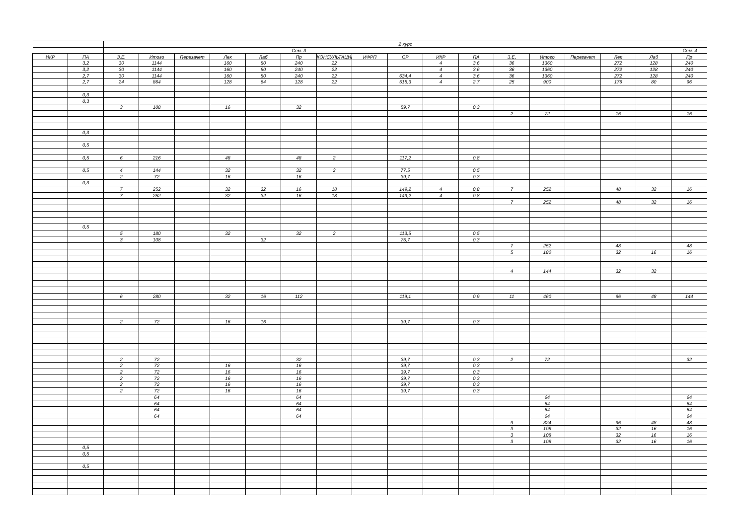| | | 2 курс | | | | | | | | | | | | | | | | |
| | | Сем. 3 | | | | | | | | | | | Сем. 4 | | | | | |
| ИКР | ПА | З.Е. | Итого | Перезачет | Лек | Лаб | Пр | КОНСУЛЬТАЦИИ | ИФРП | СР | ИКР | ПА | З.Е. | Итого | Перезачет | Лек | Лаб | Пр |
| | 3,2 | 30 | 1144 | | 160 | 80 | 240 | 22 | | | 4 | 3,6 | 36 | 1360 | | 272 | 128 | 240 |
| | 3,2 | 30 | 1144 | | 160 | 80 | 240 | 22 | | | 4 | 3,6 | 36 | 1360 | | 272 | 128 | 240 |
| | 2,7 | 30 | 1144 | | 160 | 80 | 240 | 22 | | 634,4 | 4 | 3,6 | 36 | 1360 | | 272 | 128 | 240 |
| | 2,7 | 24 | 864 | | 128 | 64 | 128 | 22 | | 515,3 | 4 | 2,7 | 25 | 900 | | 176 | 80 | 96 |
| | 0,3 | | | | | | | | | | | | | | | | | |
| | 0,3 | | | | | | | | | | | | | | | | | |
| | | 3 | 108 | | 16 | | 32 | | | 59,7 | | 0,3 | | | | | | |
| | | | | | | | | | | | | | 2 | 72 | | 16 | | 16 |
| | 0,3 | | | | | | | | | | | | | | | | | |
| | 0,5 | | | | | | | | | | | | | | | | | |
| | 0,5 | 6 | 216 | | 48 | | 48 | 2 | | 117,2 | | 0,8 | | | | | | |
| | 0,5 | 4 | 144 | | 32 | | 32 | 2 | | 77,5 | | 0,5 | | | | | | |
| | | 2 | 72 | | 16 | | 16 | | | 39,7 | | 0,3 | | | | | | |
| | 0,3 | | | | | | | | | | | | | | | | | |
| | | 7 | 252 | | 32 | 32 | 16 | 18 | | 149,2 | 4 | 0,8 | 7 | 252 | | 48 | 32 | 16 |
| | | 7 | 252 | | 32 | 32 | 16 | 18 | | 149,2 | 4 | 0,8 | | | | | | |
| | | | | | | | | | | | | | 7 | 252 | | 48 | 32 | 16 |
| | 0,5 | | | | | | | | | | | | | | | | | |
| | | 5 | 180 | | 32 | | 32 | 2 | | 113,5 | | 0,5 | | | | | | |
| | | 3 | 108 | | | 32 | | | | 75,7 | | 0,3 | | | | | | |
| | | | | | | | | | | | | | 7 | 252 | | 48 | | 48 |
| | | | | | | | | | | | | | 5 | 180 | | 32 | 16 | 16 |
| | | | | | | | | | | | | | 4 | 144 | | 32 | 32 | |
| | | 6 | 280 | | 32 | 16 | 112 | | | 119,1 | | 0,9 | 11 | 460 | | 96 | 48 | 144 |
| | | 2 | 72 | | 16 | 16 | | | | 39,7 | | 0,3 | | | | | | |
| | | 2 | 72 | | | | 32 | | | 39,7 | | 0,3 | 2 | 72 | | | | 32 |
| | | 2 | 72 | | 16 | | 16 | | | 39,7 | | 0,3 | | | | | | |
| | | 2 | 72 | | 16 | | 16 | | | 39,7 | | 0,3 | | | | | | |
| | | 2 | 72 | | 16 | | 16 | | | 39,7 | | 0,3 | | | | | | |
| | | 2 | 72 | | 16 | | 16 | | | 39,7 | | 0,3 | | | | | | |
| | | 2 | 72 | | 16 | | 16 | | | 39,7 | | 0,3 | | | | | | |
| | | | 64 | | | | 64 | | | | | | | 64 | | | | 64 |
| | | | 64 | | | | 64 | | | | | | | 64 | | | | 64 |
| | | | 64 | | | | 64 | | | | | | | 64 | | | | 64 |
| | | | 64 | | | | 64 | | | | | | | 64 | | | | 64 |
| | | | | | | | | | | | | | 9 | 324 | | 96 | 48 | 48 |
| | | | | | | | | | | | | | 3 | 108 | | 32 | 16 | 16 |
| | | | | | | | | | | | | | 3 | 108 | | 32 | 16 | 16 |
| | | | | | | | | | | | | | 3 | 108 | | 32 | 16 | 16 |
| | 0,5 | | | | | | | | | | | | | | | | | |
| | 0,5 | | | | | | | | | | | | | | | | | |
| | 0,5 | | | | | | | | | | | | | | | | | |